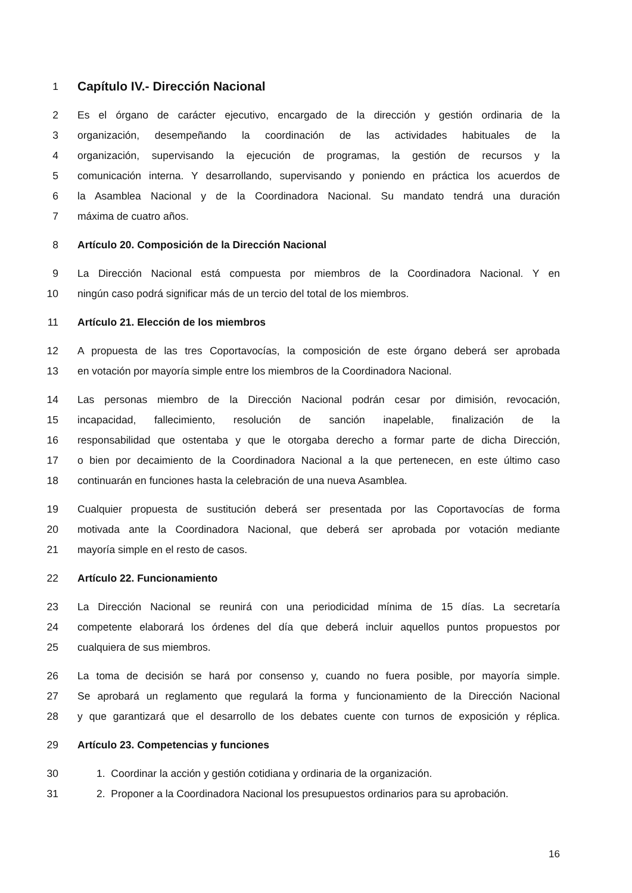1 Capítulo IV.- Dirección Nacional
2 Es el órgano de carácter ejecutivo, encargado de la dirección y gestión ordinaria de la
3 organización, desempeñando la coordinación de las actividades habituales de la
4 organización, supervisando la ejecución de programas, la gestión de recursos y la
5 comunicación interna. Y desarrollando, supervisando y poniendo en práctica los acuerdos de
6 la Asamblea Nacional y de la Coordinadora Nacional. Su mandato tendrá una duración
7 máxima de cuatro años.
8 Artículo 20. Composición de la Dirección Nacional
9 La Dirección Nacional está compuesta por miembros de la Coordinadora Nacional. Y en
10 ningún caso podrá significar más de un tercio del total de los miembros.
11 Artículo 21. Elección de los miembros
12 A propuesta de las tres Coportavocías, la composición de este órgano deberá ser aprobada
13 en votación por mayoría simple entre los miembros de la Coordinadora Nacional.
14 Las personas miembro de la Dirección Nacional podrán cesar por dimisión, revocación,
15 incapacidad, fallecimiento, resolución de sanción inapelable, finalización de la
16 responsabilidad que ostentaba y que le otorgaba derecho a formar parte de dicha Dirección,
17 o bien por decaimiento de la Coordinadora Nacional a la que pertenecen, en este último caso
18 continuarán en funciones hasta la celebración de una nueva Asamblea.
19 Cualquier propuesta de sustitución deberá ser presentada por las Coportavocías de forma
20 motivada ante la Coordinadora Nacional, que deberá ser aprobada por votación mediante
21 mayoría simple en el resto de casos.
22 Artículo 22. Funcionamiento
23 La Dirección Nacional se reunirá con una periodicidad mínima de 15 días. La secretaría
24 competente elaborará los órdenes del día que deberá incluir aquellos puntos propuestos por
25 cualquiera de sus miembros.
26 La toma de decisión se hará por consenso y, cuando no fuera posible, por mayoría simple.
27 Se aprobará un reglamento que regulará la forma y funcionamiento de la Dirección Nacional
28 y que garantizará que el desarrollo de los debates cuente con turnos de exposición y réplica.
29 Artículo 23. Competencias y funciones
30 1. Coordinar la acción y gestión cotidiana y ordinaria de la organización.
31 2. Proponer a la Coordinadora Nacional los presupuestos ordinarios para su aprobación.
16